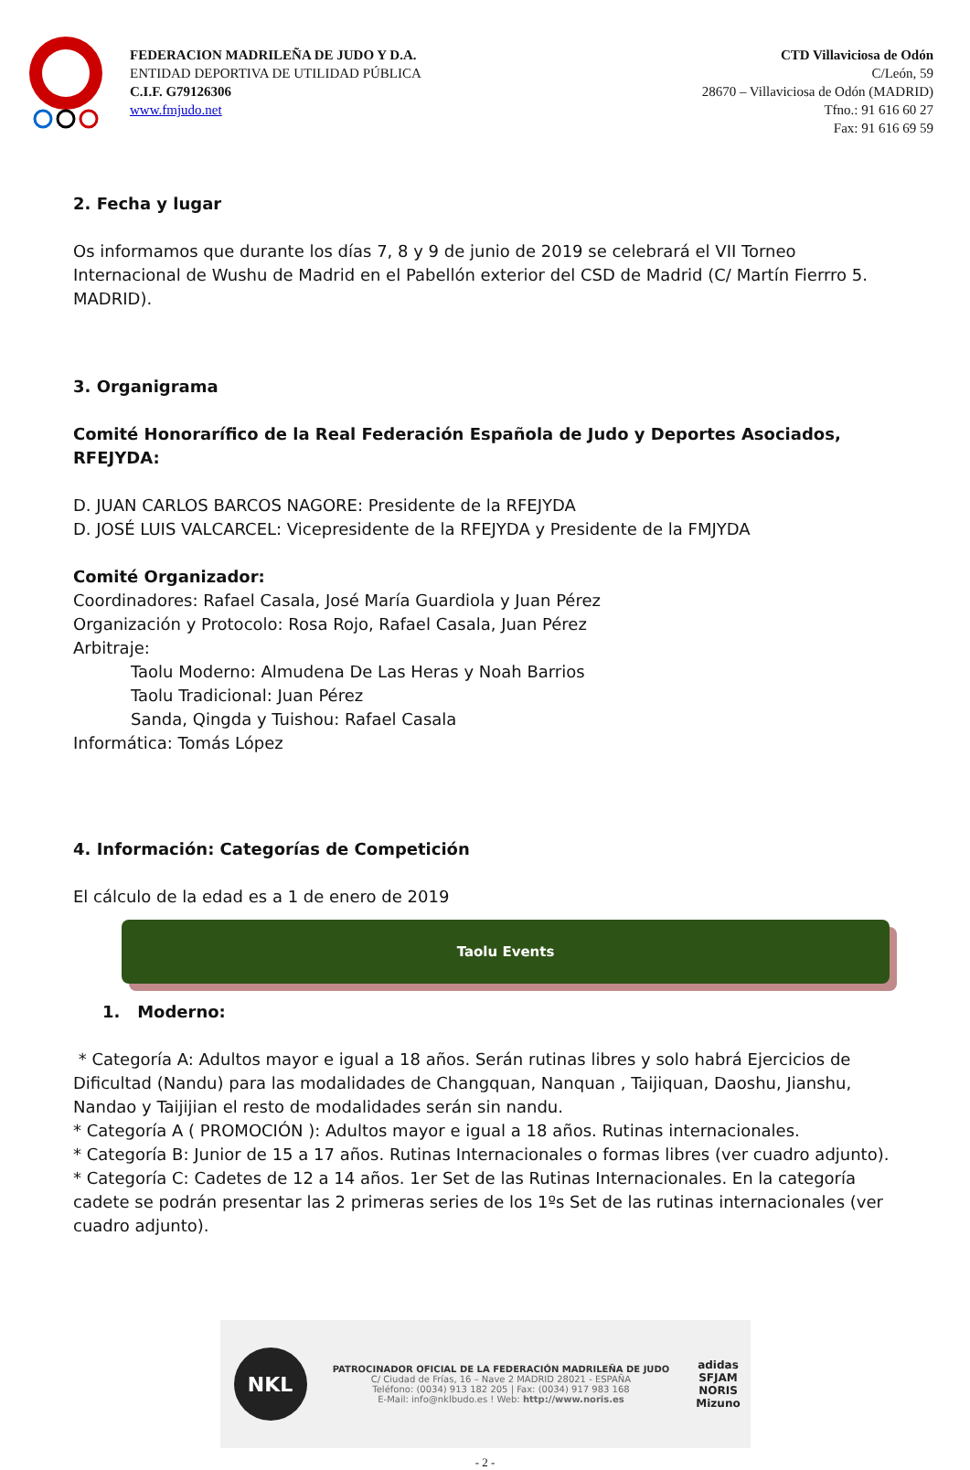FEDERACION MADRILEÑA DE JUDO Y D.A.
ENTIDAD DEPORTIVA DE UTILIDAD PÚBLICA
C.I.F. G79126306
www.fmjudo.net
CTD Villaviciosa de Odón
C/León, 59
28670 – Villaviciosa de Odón (MADRID)
Tfno.: 91 616 60 27
Fax: 91 616 69 59
2. Fecha y lugar
Os informamos que durante los días 7, 8 y 9 de junio de 2019 se celebrará el VII Torneo Internacional de Wushu de Madrid en el Pabellón exterior del CSD de Madrid (C/ Martín Fierrro 5. MADRID).
3. Organigrama
Comité Honorarífico de la Real Federación Española de Judo y Deportes Asociados, RFEJYDA:
D. JUAN CARLOS BARCOS NAGORE: Presidente de la RFEJYDA
D. JOSÉ LUIS VALCARCEL: Vicepresidente de la RFEJYDA y Presidente de la FMJYDA
Comité Organizador:
Coordinadores: Rafael Casala, José María Guardiola y Juan Pérez
Organización y Protocolo: Rosa Rojo, Rafael Casala, Juan Pérez
Arbitraje:
Taolu Moderno: Almudena De Las Heras y Noah Barrios
Taolu Tradicional: Juan Pérez
Sanda, Qingda y Tuishou: Rafael Casala
Informática: Tomás López
4. Información: Categorías de Competición
El cálculo de la edad es a 1 de enero de 2019
Taolu Events
1. Moderno:
* Categoría A: Adultos mayor e igual a 18 años. Serán rutinas libres y solo habrá Ejercicios de Dificultad (Nandu) para las modalidades de Changquan, Nanquan , Taijiquan, Daoshu, Jianshu, Nandao y Taijijian el resto de modalidades serán sin nandu.
* Categoría A ( PROMOCIÓN ): Adultos mayor e igual a 18 años. Rutinas internacionales.
* Categoría B: Junior de 15 a 17 años. Rutinas Internacionales o formas libres (ver cuadro adjunto).
* Categoría C: Cadetes de 12 a 14 años. 1er Set de las Rutinas Internacionales. En la categoría cadete se podrán presentar las 2 primeras series de los 1ºs Set de las rutinas internacionales (ver cuadro adjunto).
NKL
PATROCINADOR OFICIAL DE LA FEDERACIÓN MADRILEÑA DE JUDO
C/ Ciudad de Frías, 16 – Nave 2 MADRID 28021 - ESPAÑA
Teléfono: (0034) 913 182 205 | Fax: (0034) 917 983 168
E-Mail: info@nklbudo.es ! Web: http://www.noris.es
adidas
SFJAM NORIS
Mizuno
- 2 -